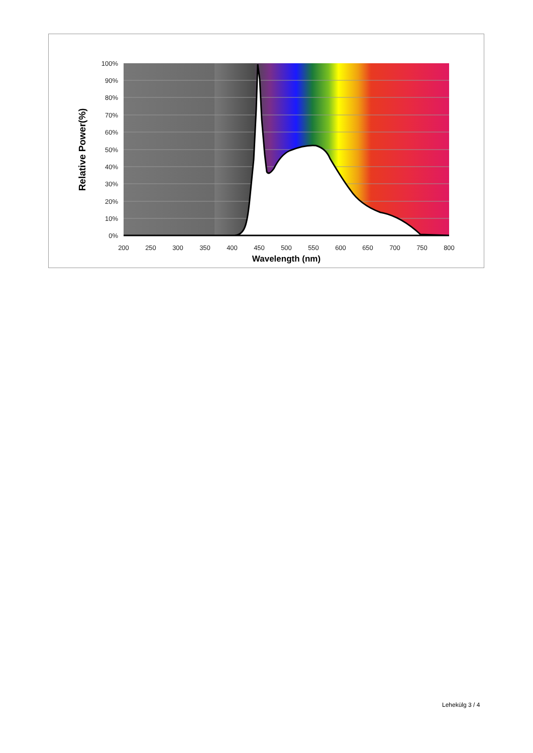100%
90%
80%
70%
60%
50%
40%
30%
20%
10%
0%
200
250
300
350
400
450
500
550
600
650
700
750
800
Wavelength (nm)
Relative Power(%)
Lehekülg 3 / 4